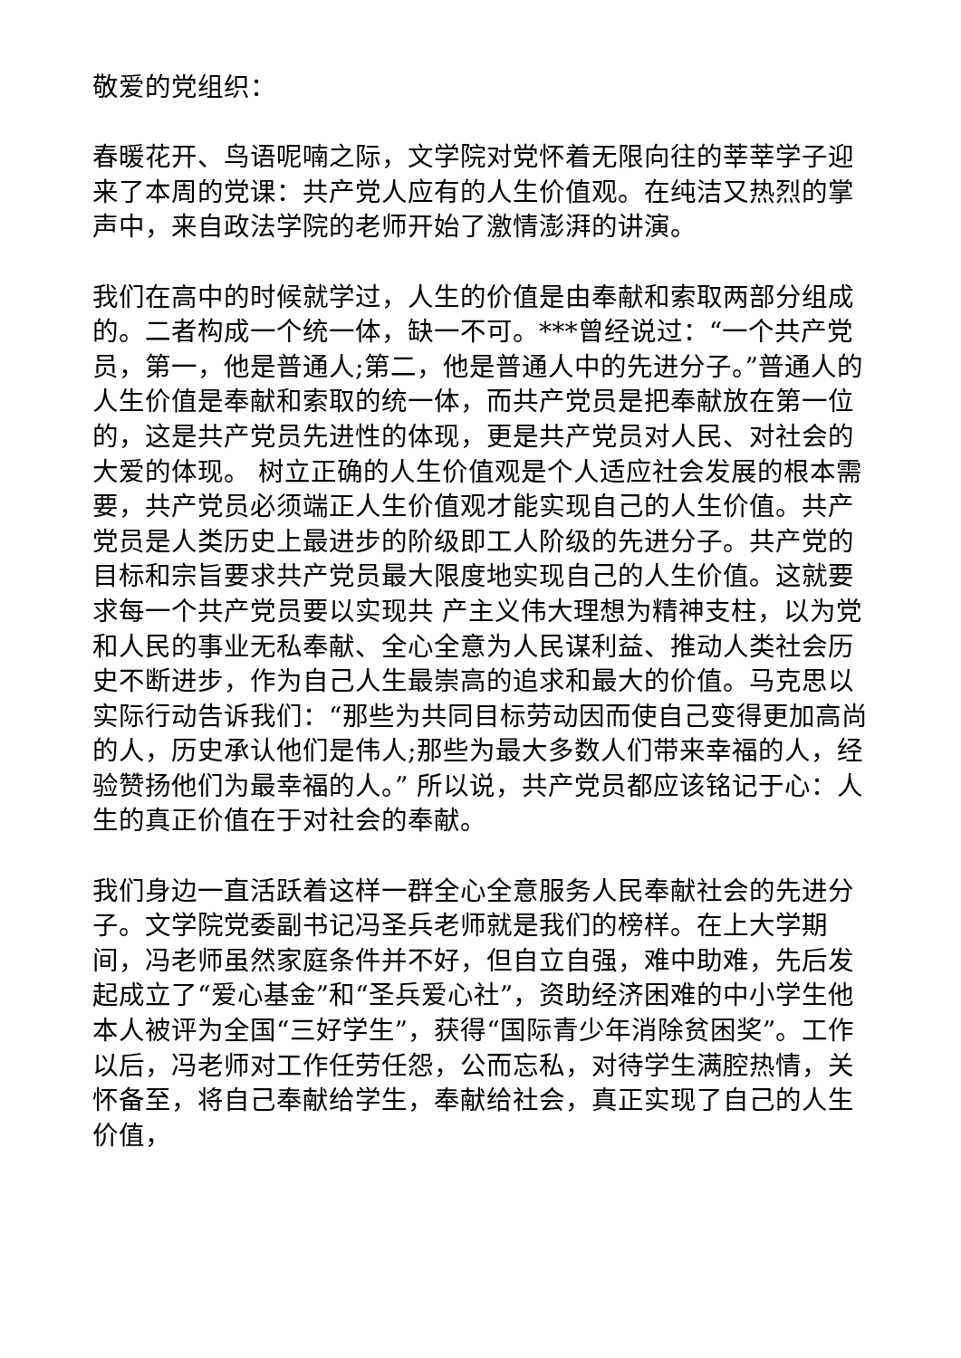敬爱的党组织：
春暖花开、鸟语呢喃之际，文学院对党怀着无限向往的莘莘学子迎来了本周的党课：共产党人应有的人生价值观。在纯洁又热烈的掌声中，来自政法学院的老师开始了激情澎湃的讲演。
我们在高中的时候就学过，人生的价值是由奉献和索取两部分组成的。二者构成一个统一体，缺一不可。***曾经说过：“一个共产党员，第一，他是普通人;第二，他是普通人中的先进分子。”普通人的人生价值是奉献和索取的统一体，而共产党员是把奉献放在第一位的，这是共产党员先进性的体现，更是共产党员对人民、对社会的大爱的体现。 树立正确的人生价值观是个人适应社会发展的根本需要，共产党员必须端正人生价值观才能实现自己的人生价值。共产党员是人类历史上最进步的阶级即工人阶级的先进分子。共产党的目标和宗旨要求共产党员最大限度地实现自己的人生价值。这就要求每一个共产党员要以实现共 产主义伟大理想为精神支柱，以为党和人民的事业无私奉献、全心全意为人民谋利益、推动人类社会历史不断进步，作为自己人生最崇高的追求和最大的价值。马克思以实际行动告诉我们：“那些为共同目标劳动因而使自己变得更加高尚的人，历史承认他们是伟人;那些为最大多数人们带来幸福的人，经验赞扬他们为最幸福的人。” 所以说，共产党员都应该铭记于心：人生的真正价值在于对社会的奉献。
我们身边一直活跃着这样一群全心全意服务人民奉献社会的先进分子。文学院党委副书记冯圣兵老师就是我们的榜样。在上大学期间，冯老师虽然家庭条件并不好，但自立自强，难中助难，先后发起成立了“爱心基金”和“圣兵爱心社”，资助经济困难的中小学生他本人被评为全国“三好学生”，获得“国际青少年消除贫困奖”。工作以后，冯老师对工作任劳任怨，公而忘私，对待学生满腔热情，关怀备至，将自己奉献给学生，奉献给社会，真正实现了自己的人生价值，